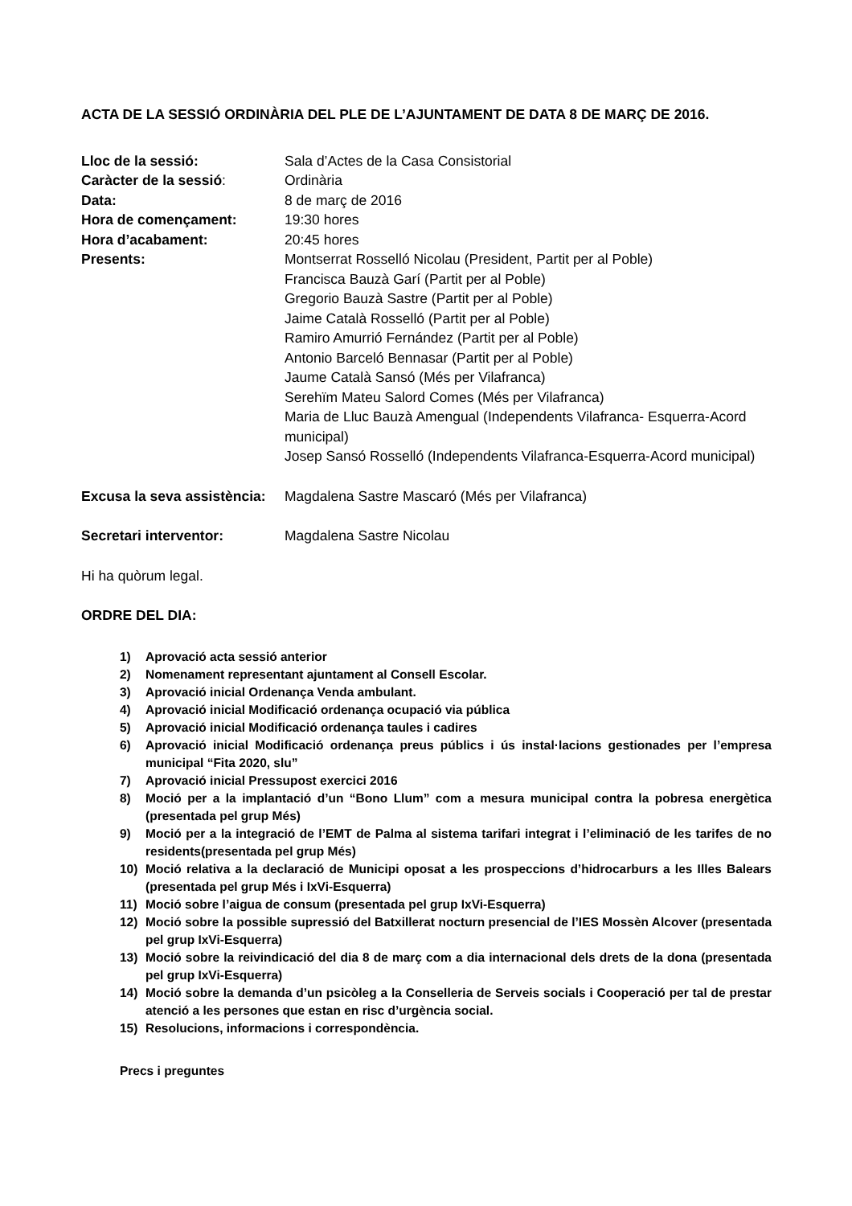ACTA DE LA SESSIÓ ORDINÀRIA DEL PLE DE L’AJUNTAMENT DE DATA 8 DE MARÇ DE 2016.
| Lloc de la sessió: | Sala d’Actes de la Casa Consistorial |
| Caràcter de la sessió : | Ordinària |
| Data: | 8 de març de 2016 |
| Hora de començament: | 19:30 hores |
| Hora d’acabament: | 20:45 hores |
| Presents: | Montserrat Rosselló Nicolau (President, Partit per al Poble) Francisca Bauzà Garí (Partit per al Poble) Gregorio Bauzà Sastre (Partit per al Poble) Jaime Català Rosselló (Partit per al Poble) Ramiro Amurrió Fernández (Partit per al Poble) Antonio Barceló Bennasar (Partit per al Poble) Jaume Català Sansó (Més per Vilafranca) Serehïm Mateu Salord Comes (Més per Vilafranca) Maria de Lluc Bauzà Amengual (Independents Vilafranca- Esquerra-Acord municipal) Josep Sansó Rosselló (Independents Vilafranca-Esquerra-Acord municipal) |
| Excusa la seva assistència: | Magdalena Sastre Mascaró (Més per Vilafranca) |
| Secretari interventor: | Magdalena Sastre Nicolau |
Hi ha quòrum legal.
ORDRE DEL DIA:
1) Aprovació acta sessió anterior
2) Nomenament representant ajuntament al Consell Escolar.
3) Aprovació inicial Ordenança Venda ambulant.
4) Aprovació inicial Modificació ordenança ocupació via pública
5) Aprovació inicial Modificació ordenança taules i cadires
6) Aprovació inicial Modificació ordenança preus públics i ús instal·lacions gestionades per l’empresa municipal “Fita 2020, slu”
7) Aprovació inicial Pressupost exercici 2016
8) Moció per a la implantació d’un “Bono Llum” com a mesura municipal contra la pobresa energètica (presentada pel grup Més)
9) Moció per a la integració de l’EMT de Palma al sistema tarifari integrat i l’eliminació de les tarifes de no residents(presentada pel grup Més)
10) Moció relativa a la declaració de Municipi oposat a les prospeccions d’hidrocarburs a les Illes Balears (presentada pel grup Més i IxVi-Esquerra)
11) Moció sobre l’aigua de consum (presentada pel grup IxVi-Esquerra)
12) Moció sobre la possible supressió del Batxillerat nocturn presencial de l’IES Mossèn Alcover (presentada pel grup IxVi-Esquerra)
13) Moció sobre la reivindicació del dia 8 de març com a dia internacional dels drets de la dona (presentada pel grup IxVi-Esquerra)
14) Moció sobre la demanda d’un psicòleg a la Conselleria de Serveis socials i Cooperació per tal de prestar atenció a les persones que estan en risc d’urgència social.
15) Resolucions, informacions i correspondència.
Precs i preguntes